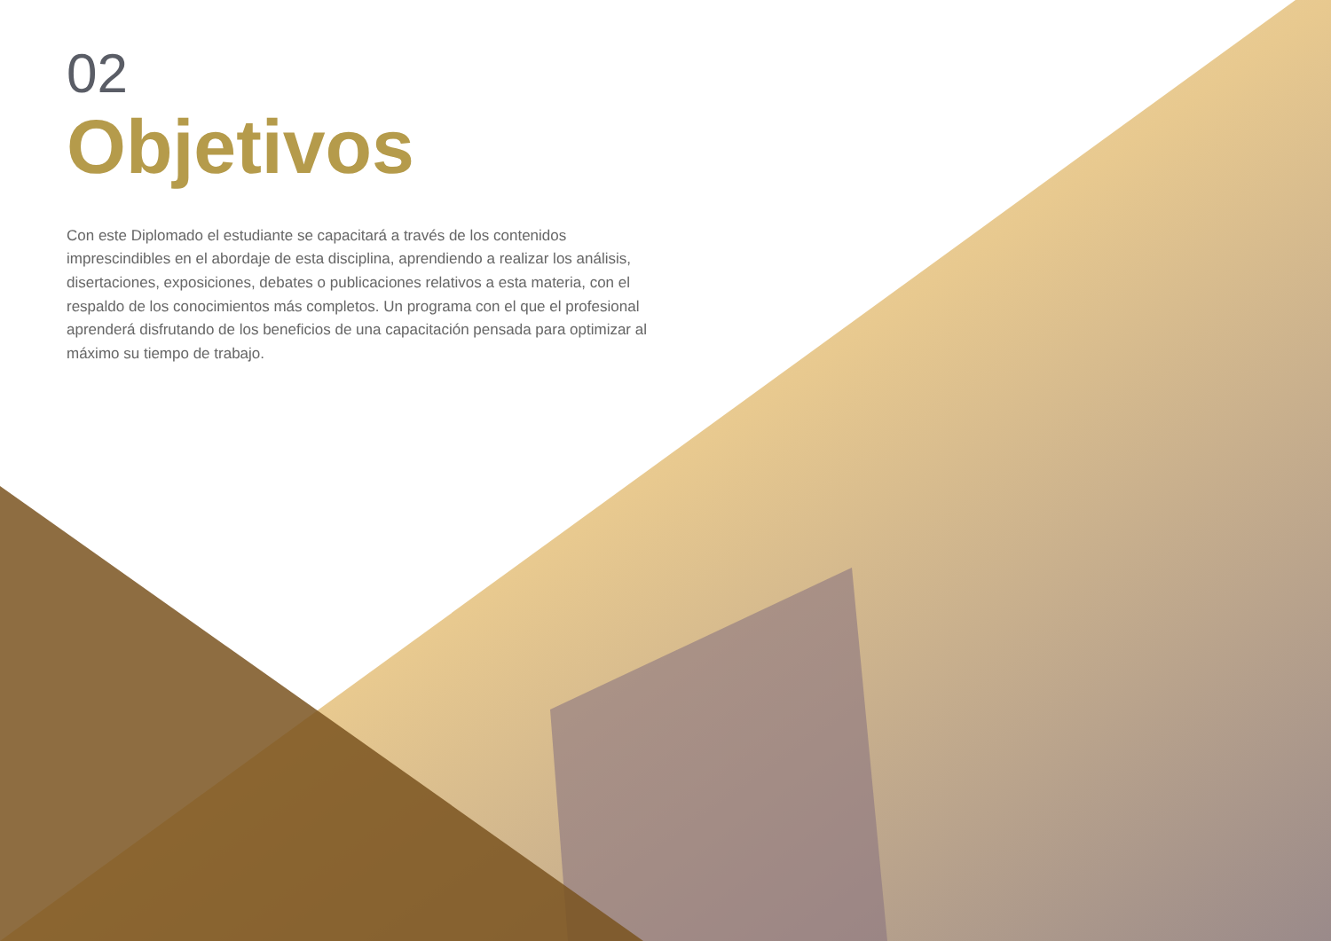02
Objetivos
Con este Diplomado el estudiante se capacitará a través de los contenidos imprescindibles en el abordaje de esta disciplina, aprendiendo a realizar los análisis, disertaciones, exposiciones, debates o publicaciones relativos a esta materia, con el respaldo de los conocimientos más completos. Un programa con el que el profesional aprenderá disfrutando de los beneficios de una capacitación pensada para optimizar al máximo su tiempo de trabajo.